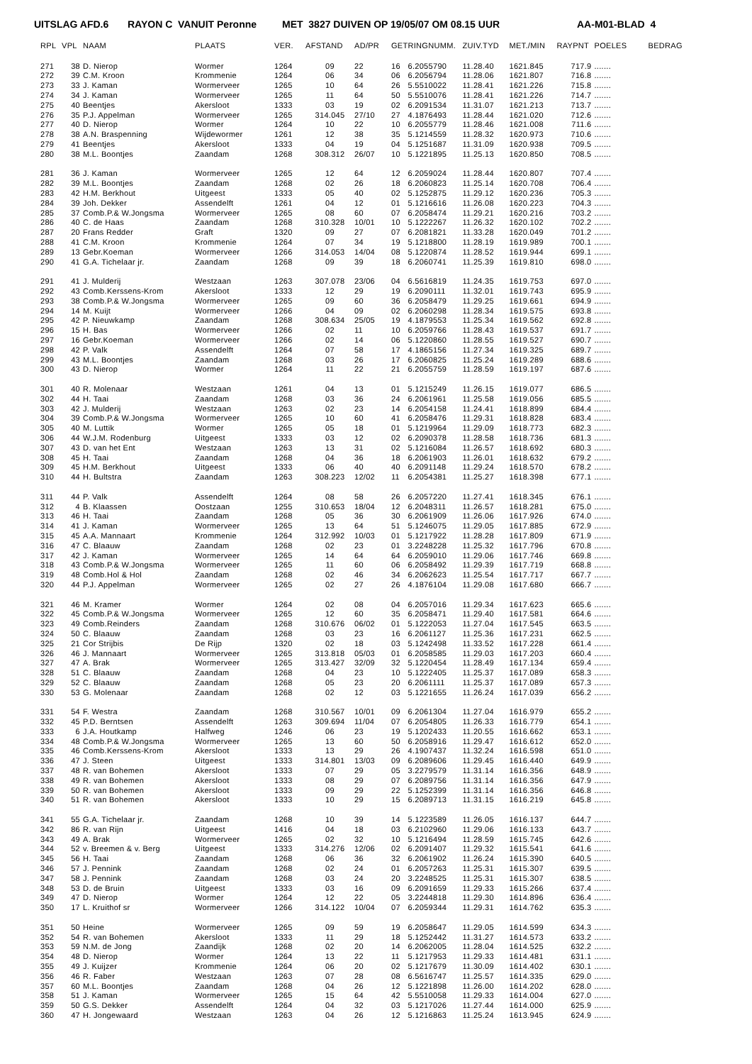UITSLAG AFD.6 RAYON C VANUIT Peronne MET 3827 DUIVEN OP 19/05/07 OM 08.15 UUR AA-M01-BLAD 4
| RPL | VPL | NAAM | PLAATS | VER. | AFSTAND | AD/PR | GET | RINGNUMM. | ZUIV.TYD | MET./MIN | RAYPNT | POELES | BEDRAG |
| --- | --- | --- | --- | --- | --- | --- | --- | --- | --- | --- | --- | --- | --- |
| 271 | 38 | D. Nierop | Wormer | 1264 | 09 | 22 | 16 | 6.2055790 | 11.28.40 | 1621.845 | 717.9 | ....... | |
| 272 | 39 | C.M. Kroon | Krommenie | 1264 | 06 | 34 | 06 | 6.2056794 | 11.28.06 | 1621.807 | 716.8 | ....... | |
| 273 | 33 | J. Kaman | Wormerveer | 1265 | 10 | 64 | 26 | 5.5510022 | 11.28.41 | 1621.226 | 715.8 | ....... | |
| 274 | 34 | J. Kaman | Wormerveer | 1265 | 11 | 64 | 50 | 5.5510076 | 11.28.41 | 1621.226 | 714.7 | ....... | |
| 275 | 40 | Beentjes | Akersloot | 1333 | 03 | 19 | 02 | 6.2091534 | 11.31.07 | 1621.213 | 713.7 | ....... | |
| 276 | 35 | P.J. Appelman | Wormerveer | 1265 | 314.045 | 27/10 | 27 | 4.1876493 | 11.28.44 | 1621.020 | 712.6 | ....... | |
| 277 | 40 | D. Nierop | Wormer | 1264 | 10 | 22 | 10 | 6.2055779 | 11.28.46 | 1621.008 | 711.6 | ....... | |
| 278 | 38 | A.N. Braspenning | Wijdewormer | 1261 | 12 | 38 | 35 | 5.1214559 | 11.28.32 | 1620.973 | 710.6 | ....... | |
| 279 | 41 | Beentjes | Akersloot | 1333 | 04 | 19 | 04 | 5.1251687 | 11.31.09 | 1620.938 | 709.5 | ....... | |
| 280 | 38 | M.L. Boontjes | Zaandam | 1268 | 308.312 | 26/07 | 10 | 5.1221895 | 11.25.13 | 1620.850 | 708.5 | ....... | |
| 281 | 36 | J. Kaman | Wormerveer | 1265 | 12 | 64 | 12 | 6.2059024 | 11.28.44 | 1620.807 | 707.4 | ....... | |
| 282 | 39 | M.L. Boontjes | Zaandam | 1268 | 02 | 26 | 18 | 6.2060823 | 11.25.14 | 1620.708 | 706.4 | ....... | |
| 283 | 42 | H.M. Berkhout | Uitgeest | 1333 | 05 | 40 | 02 | 5.1252875 | 11.29.12 | 1620.236 | 705.3 | ....... | |
| 284 | 39 | Joh. Dekker | Assendelft | 1261 | 04 | 12 | 01 | 5.1216616 | 11.26.08 | 1620.223 | 704.3 | ....... | |
| 285 | 37 | Comb.P.& W.Jongsma | Wormerveer | 1265 | 08 | 60 | 07 | 6.2058474 | 11.29.21 | 1620.216 | 703.2 | ....... | |
| 286 | 40 | C. de Haas | Zaandam | 1268 | 310.328 | 10/01 | 10 | 5.1222267 | 11.26.32 | 1620.102 | 702.2 | ....... | |
| 287 | 20 | Frans Redder | Graft | 1320 | 09 | 27 | 07 | 6.2081821 | 11.33.28 | 1620.049 | 701.2 | ....... | |
| 288 | 41 | C.M. Kroon | Krommenie | 1264 | 07 | 34 | 19 | 5.1218800 | 11.28.19 | 1619.989 | 700.1 | ....... | |
| 289 | 13 | Gebr.Koeman | Wormerveer | 1266 | 314.053 | 14/04 | 08 | 5.1220874 | 11.28.52 | 1619.944 | 699.1 | ....... | |
| 290 | 41 | G.A. Tichelaar jr. | Zaandam | 1268 | 09 | 39 | 18 | 6.2060741 | 11.25.39 | 1619.810 | 698.0 | ....... | |
| 291 | 41 | J. Mulderij | Westzaan | 1263 | 307.078 | 23/06 | 04 | 6.5616819 | 11.24.35 | 1619.753 | 697.0 | ....... | |
| 292 | 43 | Comb.Kerssens-Krom | Akersloot | 1333 | 12 | 29 | 19 | 6.2090111 | 11.32.01 | 1619.743 | 695.9 | ....... | |
| 293 | 38 | Comb.P.& W.Jongsma | Wormerveer | 1265 | 09 | 60 | 36 | 6.2058479 | 11.29.25 | 1619.661 | 694.9 | ....... | |
| 294 | 14 | M. Kuijt | Wormerveer | 1266 | 04 | 09 | 02 | 6.2060298 | 11.28.34 | 1619.575 | 693.8 | ....... | |
| 295 | 42 | P. Nieuwkamp | Zaandam | 1268 | 308.634 | 25/05 | 19 | 4.1879553 | 11.25.34 | 1619.562 | 692.8 | ....... | |
| 296 | 15 | H. Bas | Wormerveer | 1266 | 02 | 11 | 10 | 6.2059766 | 11.28.43 | 1619.537 | 691.7 | ....... | |
| 297 | 16 | Gebr.Koeman | Wormerveer | 1266 | 02 | 14 | 06 | 5.1220860 | 11.28.55 | 1619.527 | 690.7 | ....... | |
| 298 | 42 | P. Valk | Assendelft | 1264 | 07 | 58 | 17 | 4.1865156 | 11.27.34 | 1619.325 | 689.7 | ....... | |
| 299 | 43 | M.L. Boontjes | Zaandam | 1268 | 03 | 26 | 17 | 6.2060825 | 11.25.24 | 1619.289 | 688.6 | ....... | |
| 300 | 43 | D. Nierop | Wormer | 1264 | 11 | 22 | 21 | 6.2055759 | 11.28.59 | 1619.197 | 687.6 | ....... | |
| 301 | 40 | R. Molenaar | Westzaan | 1261 | 04 | 13 | 01 | 5.1215249 | 11.26.15 | 1619.077 | 686.5 | ....... | |
| 302 | 44 | H. Taai | Zaandam | 1268 | 03 | 36 | 24 | 6.2061961 | 11.25.58 | 1619.056 | 685.5 | ....... | |
| 303 | 42 | J. Mulderij | Westzaan | 1263 | 02 | 23 | 14 | 6.2054158 | 11.24.41 | 1618.899 | 684.4 | ....... | |
| 304 | 39 | Comb.P.& W.Jongsma | Wormerveer | 1265 | 10 | 60 | 41 | 6.2058476 | 11.29.31 | 1618.828 | 683.4 | ....... | |
| 305 | 40 | M. Luttik | Wormer | 1265 | 05 | 18 | 01 | 5.1219964 | 11.29.09 | 1618.773 | 682.3 | ....... | |
| 306 | 44 | W.J.M. Rodenburg | Uitgeest | 1333 | 03 | 12 | 02 | 6.2090378 | 11.28.58 | 1618.736 | 681.3 | ....... | |
| 307 | 43 | D. van het Ent | Westzaan | 1263 | 13 | 31 | 02 | 5.1216084 | 11.26.57 | 1618.692 | 680.3 | ....... | |
| 308 | 45 | H. Taai | Zaandam | 1268 | 04 | 36 | 18 | 6.2061903 | 11.26.01 | 1618.632 | 679.2 | ....... | |
| 309 | 45 | H.M. Berkhout | Uitgeest | 1333 | 06 | 40 | 40 | 6.2091148 | 11.29.24 | 1618.570 | 678.2 | ....... | |
| 310 | 44 | H. Bultstra | Zaandam | 1263 | 308.223 | 12/02 | 11 | 6.2054381 | 11.25.27 | 1618.398 | 677.1 | ....... | |
| 311 | 44 | P. Valk | Assendelft | 1264 | 08 | 58 | 26 | 6.2057220 | 11.27.41 | 1618.345 | 676.1 | ....... | |
| 312 | 4 | B. Klaassen | Oostzaan | 1255 | 310.653 | 18/04 | 12 | 6.2048311 | 11.26.57 | 1618.281 | 675.0 | ....... | |
| 313 | 46 | H. Taai | Zaandam | 1268 | 05 | 36 | 30 | 6.2061909 | 11.26.06 | 1617.926 | 674.0 | ....... | |
| 314 | 41 | J. Kaman | Wormerveer | 1265 | 13 | 64 | 51 | 5.1246075 | 11.29.05 | 1617.885 | 672.9 | ....... | |
| 315 | 45 | A.A. Mannaart | Krommenie | 1264 | 312.992 | 10/03 | 01 | 5.1217922 | 11.28.28 | 1617.809 | 671.9 | ....... | |
| 316 | 47 | C. Blaauw | Zaandam | 1268 | 02 | 23 | 01 | 3.2248228 | 11.25.32 | 1617.796 | 670.8 | ....... | |
| 317 | 42 | J. Kaman | Wormerveer | 1265 | 14 | 64 | 64 | 6.2059010 | 11.29.06 | 1617.746 | 669.8 | ....... | |
| 318 | 43 | Comb.P.& W.Jongsma | Wormerveer | 1265 | 11 | 60 | 06 | 6.2058492 | 11.29.39 | 1617.719 | 668.8 | ....... | |
| 319 | 48 | Comb.Hol & Hol | Zaandam | 1268 | 02 | 46 | 34 | 6.2062623 | 11.25.54 | 1617.717 | 667.7 | ....... | |
| 320 | 44 | P.J. Appelman | Wormerveer | 1265 | 02 | 27 | 26 | 4.1876104 | 11.29.08 | 1617.680 | 666.7 | ....... | |
| 321 | 46 | M. Kramer | Wormer | 1264 | 02 | 08 | 04 | 6.2057016 | 11.29.34 | 1617.623 | 665.6 | ....... | |
| 322 | 45 | Comb.P.& W.Jongsma | Wormerveer | 1265 | 12 | 60 | 35 | 6.2058471 | 11.29.40 | 1617.581 | 664.6 | ....... | |
| 323 | 49 | Comb.Reinders | Zaandam | 1268 | 310.676 | 06/02 | 01 | 5.1222053 | 11.27.04 | 1617.545 | 663.5 | ....... | |
| 324 | 50 | C. Blaauw | Zaandam | 1268 | 03 | 23 | 16 | 6.2061127 | 11.25.36 | 1617.231 | 662.5 | ....... | |
| 325 | 21 | Cor Strijbis | De Rijp | 1320 | 02 | 18 | 03 | 5.1242498 | 11.33.52 | 1617.228 | 661.4 | ....... | |
| 326 | 46 | J. Mannaart | Wormerveer | 1265 | 313.818 | 05/03 | 01 | 6.2058585 | 11.29.03 | 1617.203 | 660.4 | ....... | |
| 327 | 47 | A. Brak | Wormerveer | 1265 | 313.427 | 32/09 | 32 | 5.1220454 | 11.28.49 | 1617.134 | 659.4 | ....... | |
| 328 | 51 | C. Blaauw | Zaandam | 1268 | 04 | 23 | 10 | 5.1222405 | 11.25.37 | 1617.089 | 658.3 | ....... | |
| 329 | 52 | C. Blaauw | Zaandam | 1268 | 05 | 23 | 20 | 6.2061111 | 11.25.37 | 1617.089 | 657.3 | ....... | |
| 330 | 53 | G. Molenaar | Zaandam | 1268 | 02 | 12 | 03 | 5.1221655 | 11.26.24 | 1617.039 | 656.2 | ....... | |
| 331 | 54 | F. Westra | Zaandam | 1268 | 310.567 | 10/01 | 09 | 6.2061304 | 11.27.04 | 1616.979 | 655.2 | ....... | |
| 332 | 45 | P.D. Berntsen | Assendelft | 1263 | 309.694 | 11/04 | 07 | 6.2054805 | 11.26.33 | 1616.779 | 654.1 | ....... | |
| 333 | 6 | J.A. Houtkamp | Halfweg | 1246 | 06 | 23 | 19 | 5.1202433 | 11.20.55 | 1616.662 | 653.1 | ....... | |
| 334 | 48 | Comb.P.& W.Jongsma | Wormerveer | 1265 | 13 | 60 | 50 | 6.2058916 | 11.29.47 | 1616.612 | 652.0 | ....... | |
| 335 | 46 | Comb.Kerssens-Krom | Akersloot | 1333 | 13 | 29 | 26 | 4.1907437 | 11.32.24 | 1616.598 | 651.0 | ....... | |
| 336 | 47 | J. Steen | Uitgeest | 1333 | 314.801 | 13/03 | 09 | 6.2089606 | 11.29.45 | 1616.440 | 649.9 | ....... | |
| 337 | 48 | R. van Bohemen | Akersloot | 1333 | 07 | 29 | 05 | 3.2279579 | 11.31.14 | 1616.356 | 648.9 | ....... | |
| 338 | 49 | R. van Bohemen | Akersloot | 1333 | 08 | 29 | 07 | 6.2089756 | 11.31.14 | 1616.356 | 647.9 | ....... | |
| 339 | 50 | R. van Bohemen | Akersloot | 1333 | 09 | 29 | 22 | 5.1252399 | 11.31.14 | 1616.356 | 646.8 | ....... | |
| 340 | 51 | R. van Bohemen | Akersloot | 1333 | 10 | 29 | 15 | 6.2089713 | 11.31.15 | 1616.219 | 645.8 | ....... | |
| 341 | 55 | G.A. Tichelaar jr. | Zaandam | 1268 | 10 | 39 | 14 | 5.1223589 | 11.26.05 | 1616.137 | 644.7 | ....... | |
| 342 | 86 | R. van Rijn | Uitgeest | 1416 | 04 | 18 | 03 | 6.2102960 | 11.29.06 | 1616.133 | 643.7 | ....... | |
| 343 | 49 | A. Brak | Wormerveer | 1265 | 02 | 32 | 10 | 5.1216494 | 11.28.59 | 1615.745 | 642.6 | ....... | |
| 344 | 52 | v. Breemen & v. Berg | Uitgeest | 1333 | 314.276 | 12/06 | 02 | 6.2091407 | 11.29.32 | 1615.541 | 641.6 | ....... | |
| 345 | 56 | H. Taai | Zaandam | 1268 | 06 | 36 | 32 | 6.2061902 | 11.26.24 | 1615.390 | 640.5 | ....... | |
| 346 | 57 | J. Pennink | Zaandam | 1268 | 02 | 24 | 01 | 6.2057263 | 11.25.31 | 1615.307 | 639.5 | ....... | |
| 347 | 58 | J. Pennink | Zaandam | 1268 | 03 | 24 | 20 | 3.2248525 | 11.25.31 | 1615.307 | 638.5 | ....... | |
| 348 | 53 | D. de Bruin | Uitgeest | 1333 | 03 | 16 | 09 | 6.2091659 | 11.29.33 | 1615.266 | 637.4 | ....... | |
| 349 | 47 | D. Nierop | Wormer | 1264 | 12 | 22 | 05 | 3.2244818 | 11.29.30 | 1614.896 | 636.4 | ....... | |
| 350 | 17 | L. Kruithof sr | Wormerveer | 1266 | 314.122 | 10/04 | 07 | 6.2059344 | 11.29.31 | 1614.762 | 635.3 | ....... | |
| 351 | 50 | Heine | Wormerveer | 1265 | 09 | 59 | 19 | 6.2058647 | 11.29.05 | 1614.599 | 634.3 | ....... | |
| 352 | 54 | R. van Bohemen | Akersloot | 1333 | 11 | 29 | 18 | 5.1252442 | 11.31.27 | 1614.573 | 633.2 | ....... | |
| 353 | 59 | N.M. de Jong | Zaandijk | 1268 | 02 | 20 | 14 | 6.2062005 | 11.28.04 | 1614.525 | 632.2 | ....... | |
| 354 | 48 | D. Nierop | Wormer | 1264 | 13 | 22 | 11 | 5.1217953 | 11.29.33 | 1614.481 | 631.1 | ....... | |
| 355 | 49 | J. Kuijzer | Krommenie | 1264 | 06 | 20 | 02 | 5.1217679 | 11.30.09 | 1614.402 | 630.1 | ....... | |
| 356 | 46 | R. Faber | Westzaan | 1263 | 07 | 28 | 08 | 6.5616747 | 11.25.57 | 1614.335 | 629.0 | ....... | |
| 357 | 60 | M.L. Boontjes | Zaandam | 1268 | 04 | 26 | 12 | 5.1221898 | 11.26.00 | 1614.202 | 628.0 | ....... | |
| 358 | 51 | J. Kaman | Wormerveer | 1265 | 15 | 64 | 42 | 5.5510058 | 11.29.33 | 1614.004 | 627.0 | ....... | |
| 359 | 50 | G.S. Dekker | Assendelft | 1264 | 04 | 32 | 03 | 5.1217026 | 11.27.44 | 1614.000 | 625.9 | ....... | |
| 360 | 47 | H. Jongewaard | Westzaan | 1263 | 04 | 26 | 12 | 5.1216863 | 11.25.24 | 1613.945 | 624.9 | ....... | |